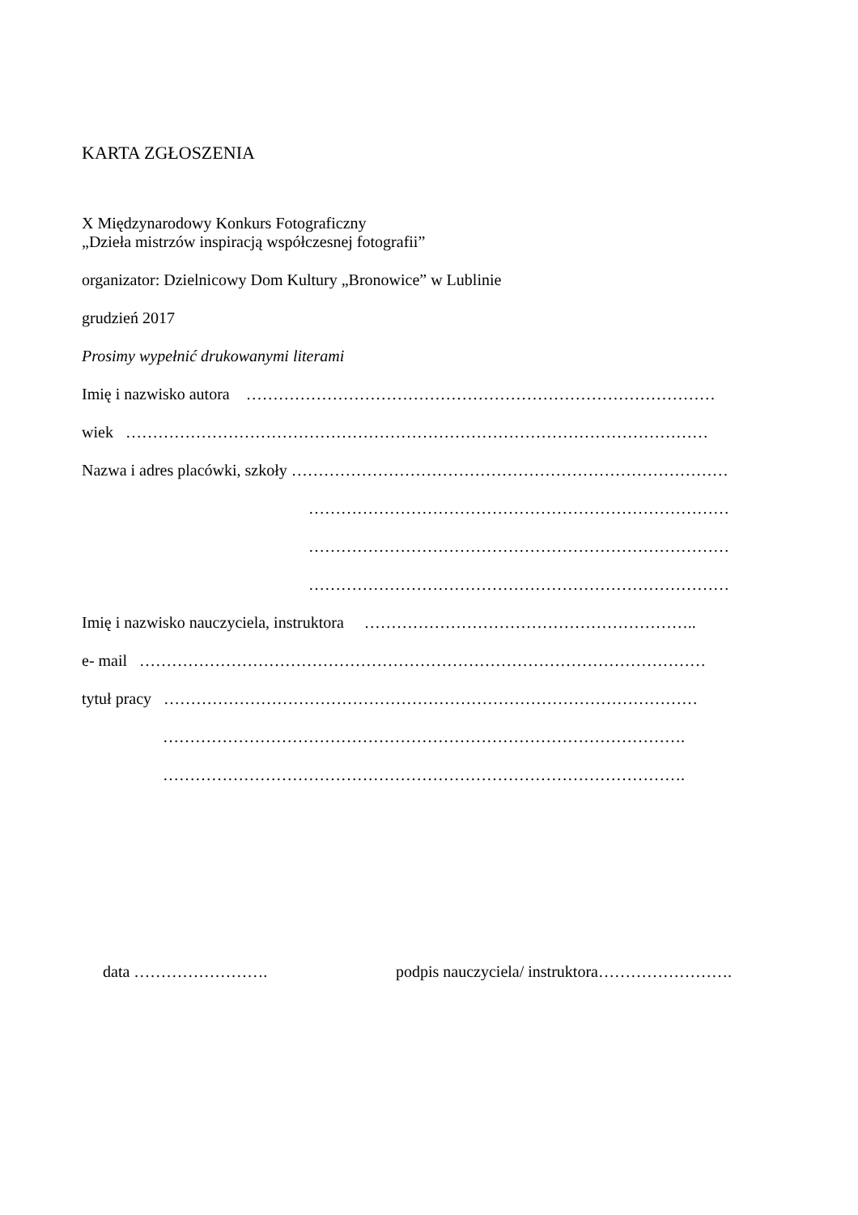KARTA ZGŁOSZENIA
X Międzynarodowy Konkurs Fotograficzny
„Dzieła mistrzów inspiracją współczesnej fotografii”
organizator: Dzielnicowy Dom Kultury „Bronowice” w Lublinie
grudzień 2017
Prosimy wypełnić drukowanymi literami
Imię i nazwisko autora ……………………………………………………………………………
wiek ………………………………………………………………………………………………
Nazwa i adres placówki, szkoły ………………………………………………………………………
……………………………………………………………………
……………………………………………………………………
……………………………………………………………………
Imię i nazwisko nauczyciela, instruktora ……………………………………………………..
e- mail ……………………………………………………………………………………………
tytuł pracy ………………………………………………………………………………………
…………………………………………………………………………………….
…………………………………………………………………………………….
data ……………………. podpis nauczyciela/ instruktora…………………….